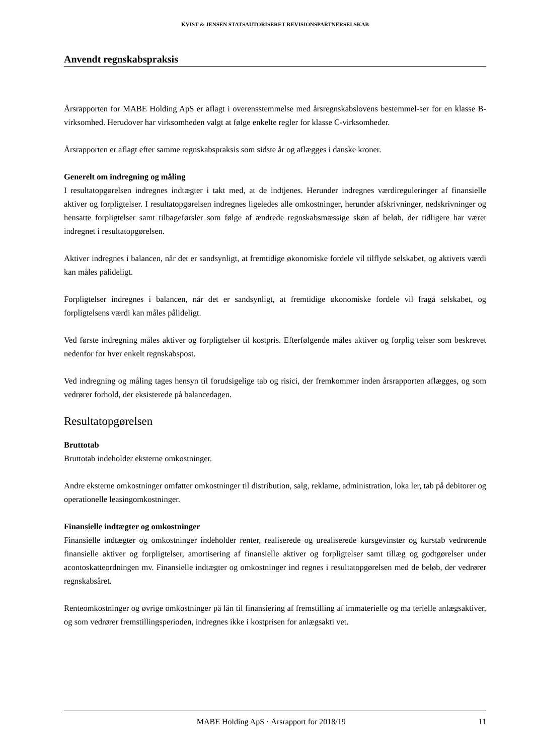KVIST & JENSEN STATSAUTORISERET REVISIONSPARTNERSELSKAB
Anvendt regnskabspraksis
Årsrapporten for MABE Holding ApS er aflagt i overensstemmelse med årsregnskabslovens bestemmel-ser for en klasse B-virksomhed. Herudover har virksomheden valgt at følge enkelte regler for klasse C-virksomheder.
Årsrapporten er aflagt efter samme regnskabspraksis som sidste år og aflægges i danske kroner.
Generelt om indregning og måling
I resultatopgørelsen indregnes indtægter i takt med, at de indtjenes. Herunder indregnes værdireguleringer af finansielle aktiver og forpligtelser. I resultatopgørelsen indregnes ligeledes alle omkostninger, herunder afskrivninger, nedskrivninger og hensatte forpligtelser samt tilbageførsler som følge af ændrede regnskabsmæssige skøn af beløb, der tidligere har været indregnet i resultatopgørelsen.
Aktiver indregnes i balancen, når det er sandsynligt, at fremtidige økonomiske fordele vil tilflyde selskabet, og aktivets værdi kan måles pålideligt.
Forpligtelser indregnes i balancen, når det er sandsynligt, at fremtidige økonomiske fordele vil fragå selskabet, og forpligtelsens værdi kan måles pålideligt.
Ved første indregning måles aktiver og forpligtelser til kostpris. Efterfølgende måles aktiver og forplig telser som beskrevet nedenfor for hver enkelt regnskabspost.
Ved indregning og måling tages hensyn til forudsigelige tab og risici, der fremkommer inden årsrapporten aflægges, og som vedrører forhold, der eksisterede på balancedagen.
Resultatopgørelsen
Bruttotab
Bruttotab indeholder eksterne omkostninger.
Andre eksterne omkostninger omfatter omkostninger til distribution, salg, reklame, administration, loka ler, tab på debitorer og operationelle leasingomkostninger.
Finansielle indtægter og omkostninger
Finansielle indtægter og omkostninger indeholder renter, realiserede og urealiserede kursgevinster og kurstab vedrørende finansielle aktiver og forpligtelser, amortisering af finansielle aktiver og forpligtelser samt tillæg og godtgørelser under acontoskatteordningen mv. Finansielle indtægter og omkostninger ind regnes i resultatopgørelsen med de beløb, der vedrører regnskabsåret.
Renteomkostninger og øvrige omkostninger på lån til finansiering af fremstilling af immaterielle og ma terielle anlægsaktiver, og som vedrører fremstillingsperioden, indregnes ikke i kostprisen for anlægsakti vet.
MABE Holding ApS · Årsrapport for 2018/19 11